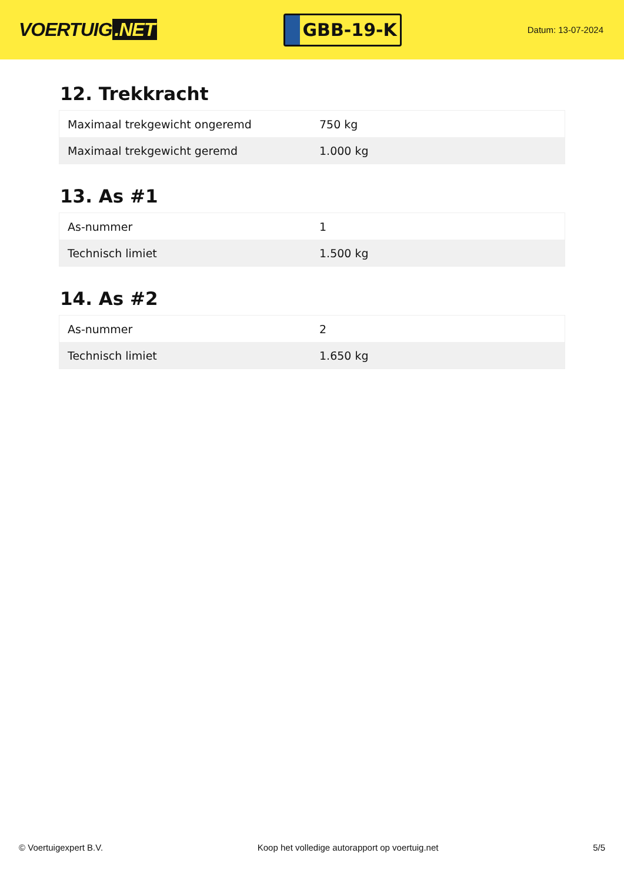VOERTUIG.NET
GBB-19-K
Datum: 13-07-2024
12. Trekkracht
| Maximaal trekgewicht ongeremd | 750 kg |
| Maximaal trekgewicht geremd | 1.000 kg |
13. As #1
| As-nummer | 1 |
| Technisch limiet | 1.500 kg |
14. As #2
| As-nummer | 2 |
| Technisch limiet | 1.650 kg |
© Voertuigexpert B.V. Koop het volledige autorapport op voertuig.net 5/5